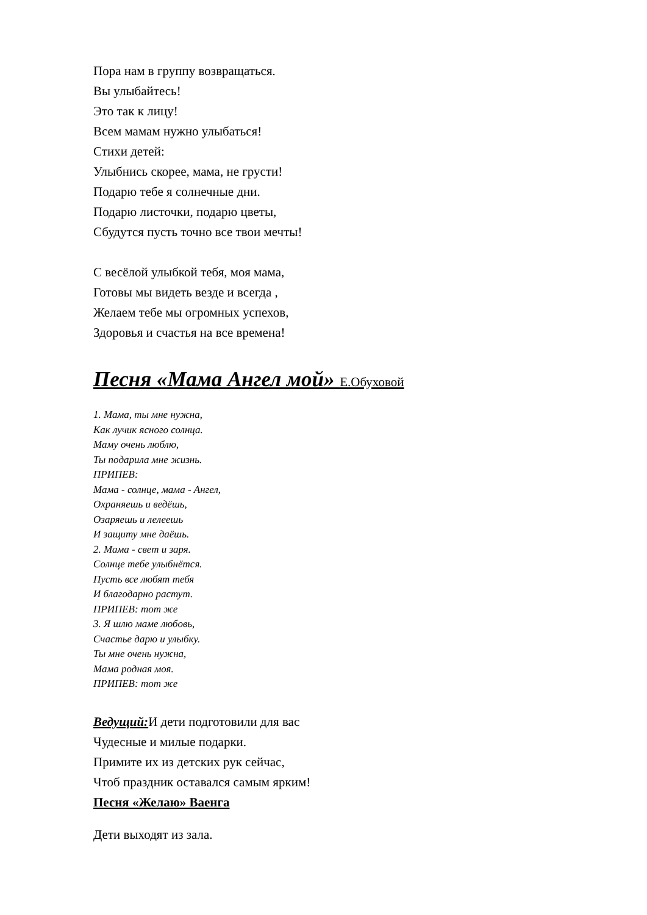Пора нам в группу возвращаться.
Вы улыбайтесь!
Это так к лицу!
Всем мамам нужно улыбаться!
Стихи детей:
Улыбнись скорее, мама, не грусти!
Подарю тебе я солнечные дни.
Подарю листочки, подарю цветы,
Сбудутся пусть точно все твои мечты!
С весёлой улыбкой тебя, моя мама,
Готовы мы видеть везде и всегда ,
Желаем тебе мы огромных успехов,
Здоровья и счастья на все времена!
Песня «Мама Ангел мой» Е.Обуховой
1. Мама, ты мне нужна,
Как лучик ясного солнца.
Маму очень люблю,
Ты подарила мне жизнь.
ПРИПЕВ:
Мама - солнце, мама - Ангел,
Охраняешь и ведёшь,
Озаряешь и лелеешь
И защиту мне даёшь.
2. Мама - свет и заря.
Солнце тебе улыбнётся.
Пусть все любят тебя
И благодарно растут.
ПРИПЕВ: тот же
3. Я шлю маме любовь,
Счастье дарю и улыбку.
Ты мне очень нужна,
Мама родная моя.
ПРИПЕВ: тот же
Ведущий: И дети подготовили для вас
Чудесные и милые подарки.
Примите их из детских рук сейчас,
Чтоб праздник оставался самым ярким!
Песня «Желаю» Ваенга
Дети выходят из зала.